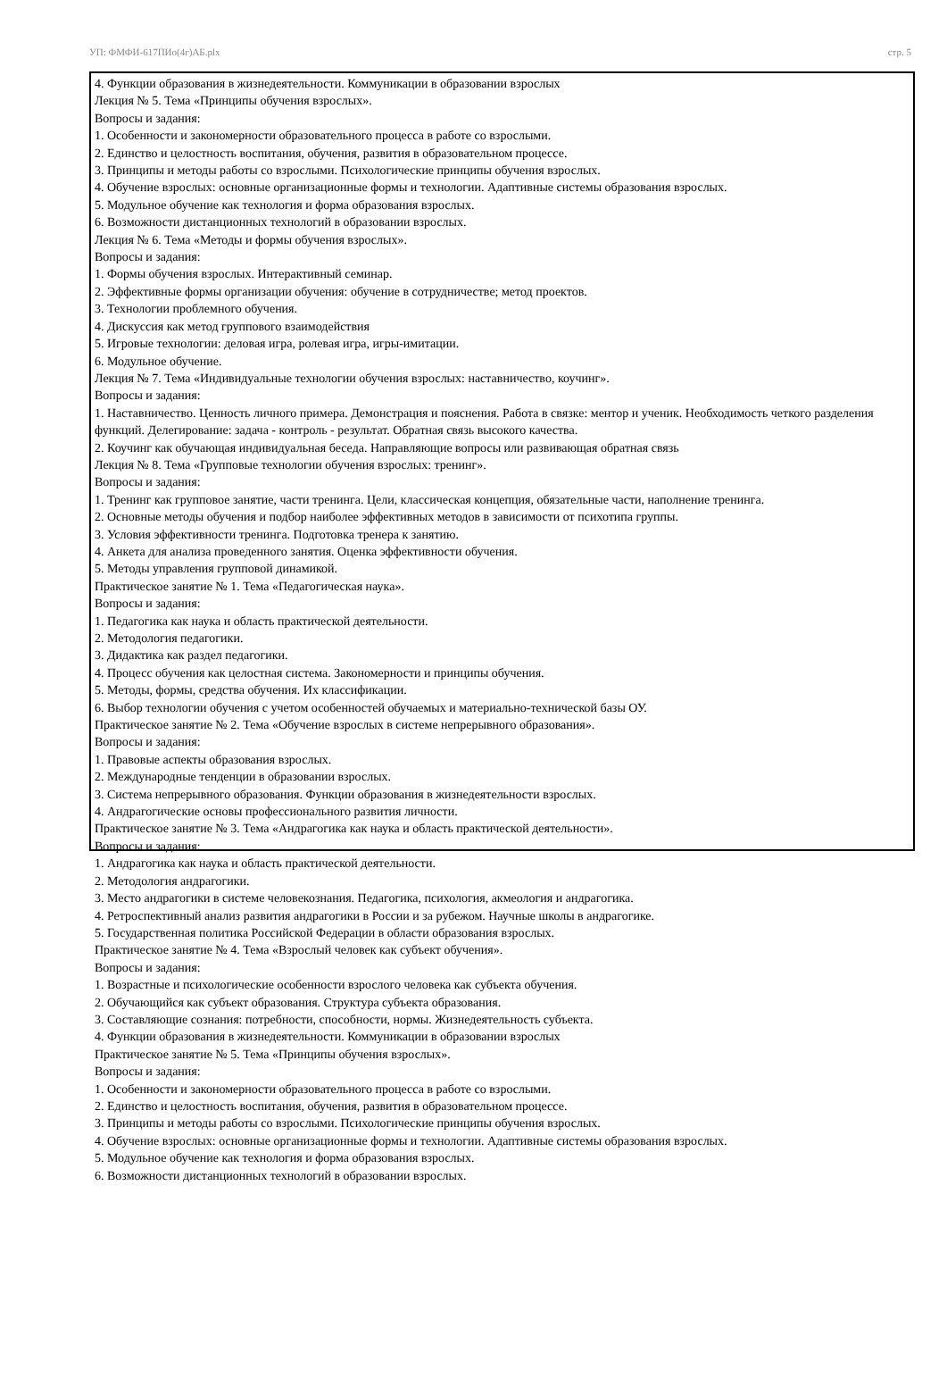УП: ФМФИ-617ПИо(4г)АБ.plx стр. 5
| 4. Функции образования в жизнедеятельности. Коммуникации в образовании взрослых Лекция № 5. Тема «Принципы обучения взрослых». Вопросы и задания: 1. Особенности и закономерности образовательного процесса в работе со взрослыми. 2. Единство и целостность воспитания, обучения, развития в образовательном процессе. 3. Принципы и методы работы со взрослыми. Психологические принципы обучения взрослых. 4. Обучение взрослых: основные организационные формы и технологии. Адаптивные системы образования взрослых. 5. Модульное обучение как технология и форма образования взрослых. 6. Возможности дистанционных технологий в образовании взрослых. Лекция № 6. Тема «Методы и формы обучения взрослых». Вопросы и задания: 1. Формы обучения взрослых. Интерактивный семинар. 2. Эффективные формы организации обучения: обучение в сотрудничестве; метод проектов. 3. Технологии проблемного обучения. 4. Дискуссия как метод группового взаимодействия 5. Игровые технологии: деловая игра, ролевая игра, игры-имитации. 6. Модульное обучение. Лекция № 7. Тема «Индивидуальные технологии обучения взрослых: наставничество, коучинг». Вопросы и задания: 1. Наставничество. Ценность личного примера. Демонстрация и пояснения. Работа в связке: ментор и ученик. Необходимость четкого разделения функций. Делегирование: задача - контроль - результат. Обратная связь высокого качества. 2. Коучинг как обучающая индивидуальная беседа. Направляющие вопросы или развивающая обратная связь Лекция № 8. Тема «Групповые технологии обучения взрослых: тренинг». Вопросы и задания: 1. Тренинг как групповое занятие, части тренинга. Цели, классическая концепция, обязательные части, наполнение тренинга. 2. Основные методы обучения и подбор наиболее эффективных методов в зависимости от психотипа группы. 3. Условия эффективности тренинга. Подготовка тренера к занятию. 4. Анкета для анализа проведенного занятия. Оценка эффективности обучения. 5. Методы управления групповой динамикой. Практическое занятие № 1. Тема «Педагогическая наука». Вопросы и задания: 1. Педагогика как наука и область практической деятельности. 2. Методология педагогики. 3. Дидактика как раздел педагогики. 4. Процесс обучения как целостная система. Закономерности и принципы обучения. 5. Методы, формы, средства обучения. Их классификации. 6. Выбор технологии обучения с учетом особенностей обучаемых и материально-технической базы ОУ. Практическое занятие № 2. Тема «Обучение взрослых в системе непрерывного образования». Вопросы и задания: 1. Правовые аспекты образования взрослых. 2. Международные тенденции в образовании взрослых. 3. Система непрерывного образования. Функции образования в жизнедеятельности взрослых. 4. Андрагогические основы профессионального развития личности. Практическое занятие № 3. Тема «Андрагогика как наука и область практической деятельности». Вопросы и задания: 1. Андрагогика как наука и область практической деятельности. 2. Методология андрагогики. 3. Место андрагогики в системе человекознания. Педагогика, психология, акмеология и андрагогика. 4. Ретроспективный анализ развития андрагогики в России и за рубежом. Научные школы в андрагогике. 5. Государственная политика Российской Федерации в области образования взрослых. Практическое занятие № 4. Тема «Взрослый человек как субъект обучения». Вопросы и задания: 1. Возрастные и психологические особенности взрослого человека как субъекта обучения. 2. Обучающийся как субъект образования. Структура субъекта образования. 3. Составляющие сознания: потребности, способности, нормы. Жизнедеятельность субъекта. 4. Функции образования в жизнедеятельности. Коммуникации в образовании взрослых Практическое занятие № 5. Тема «Принципы обучения взрослых». Вопросы и задания: 1. Особенности и закономерности образовательного процесса в работе со взрослыми. 2. Единство и целостность воспитания, обучения, развития в образовательном процессе. 3. Принципы и методы работы со взрослыми. Психологические принципы обучения взрослых. 4. Обучение взрослых: основные организационные формы и технологии. Адаптивные системы образования взрослых. 5. Модульное обучение как технология и форма образования взрослых. 6. Возможности дистанционных технологий в образовании взрослых. |